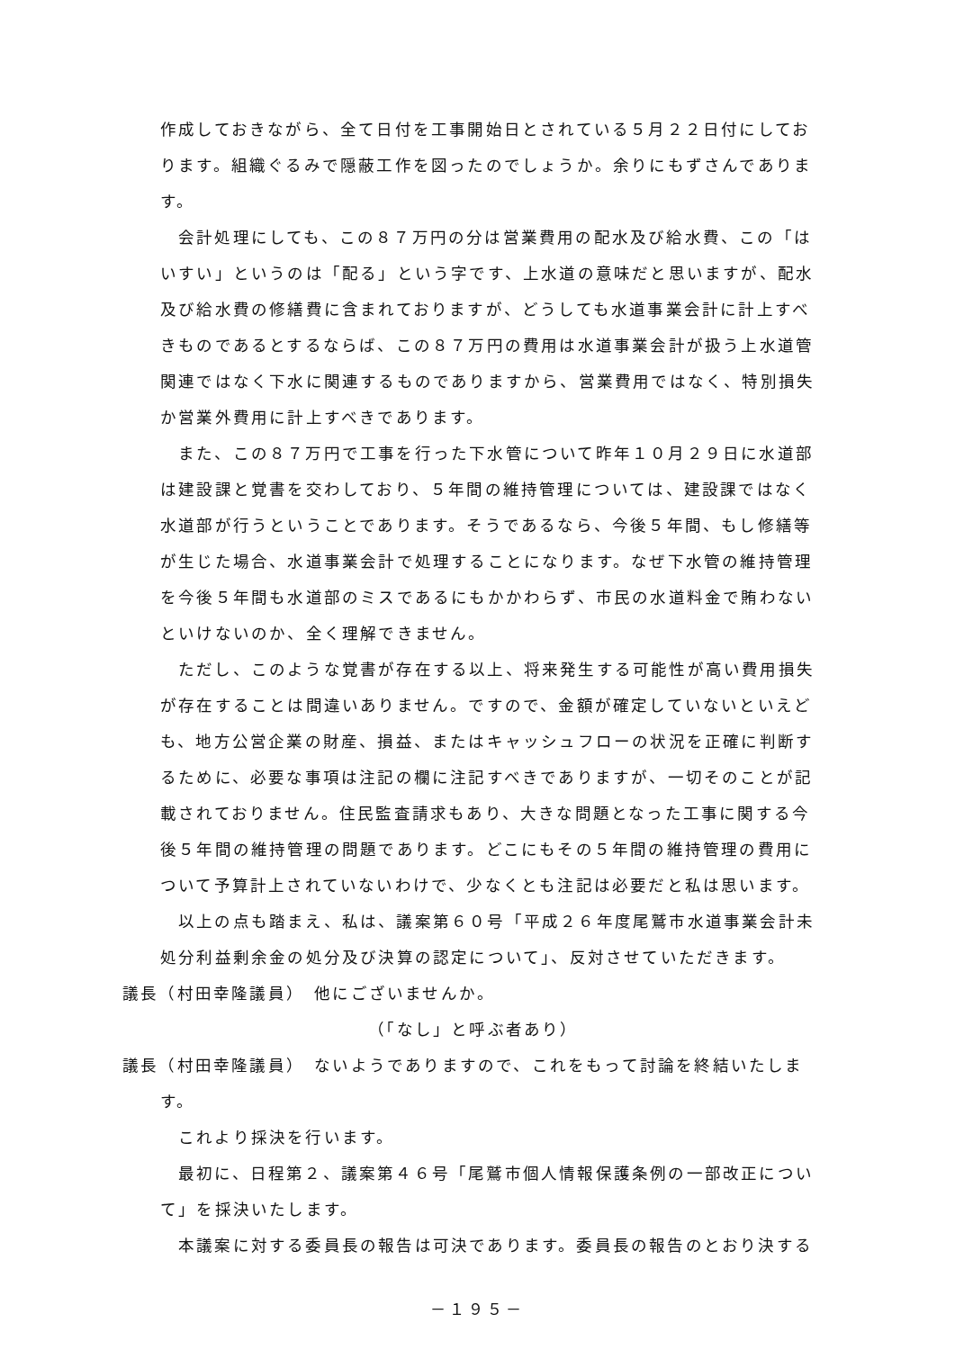作成しておきながら、全て日付を工事開始日とされている５月２２日付にしております。組織ぐるみで隠蔽工作を図ったのでしょうか。余りにもずさんであります。
会計処理にしても、この８７万円の分は営業費用の配水及び給水費、この「はいすい」というのは「配る」という字です、上水道の意味だと思いますが、配水及び給水費の修繕費に含まれておりますが、どうしても水道事業会計に計上すべきものであるとするならば、この８７万円の費用は水道事業会計が扱う上水道管関連ではなく下水に関連するものでありますから、営業費用ではなく、特別損失か営業外費用に計上すべきであります。
また、この８７万円で工事を行った下水管について昨年１０月２９日に水道部は建設課と覚書を交わしており、５年間の維持管理については、建設課ではなく水道部が行うということであります。そうであるなら、今後５年間、もし修繕等が生じた場合、水道事業会計で処理することになります。なぜ下水管の維持管理を今後５年間も水道部のミスであるにもかかわらず、市民の水道料金で賄わないといけないのか、全く理解できません。
ただし、このような覚書が存在する以上、将来発生する可能性が高い費用損失が存在することは間違いありません。ですので、金額が確定していないといえども、地方公営企業の財産、損益、またはキャッシュフローの状況を正確に判断するために、必要な事項は注記の欄に注記すべきでありますが、一切そのことが記載されておりません。住民監査請求もあり、大きな問題となった工事に関する今後５年間の維持管理の問題であります。どこにもその５年間の維持管理の費用について予算計上されていないわけで、少なくとも注記は必要だと私は思います。
以上の点も踏まえ、私は、議案第６０号「平成２６年度尾鷲市水道事業会計未処分利益剰余金の処分及び決算の認定について」、反対させていただきます。
議長（村田幸隆議員）　他にございませんか。
（「なし」と呼ぶ者あり）
議長（村田幸隆議員）　ないようでありますので、これをもって討論を終結いたします。
これより採決を行います。
最初に、日程第２、議案第４６号「尾鷲市個人情報保護条例の一部改正について」を採決いたします。
本議案に対する委員長の報告は可決であります。委員長の報告のとおり決する
－１９５－